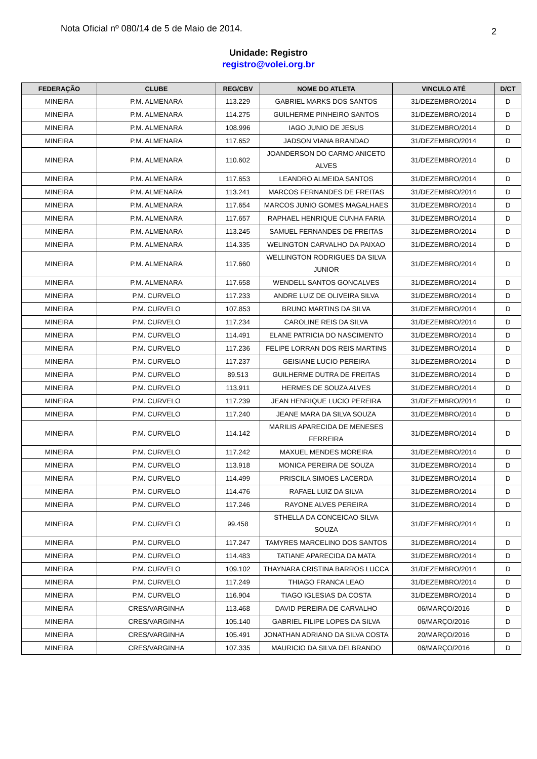Nota Oficial nº 080/14 de 5 de Maio de 2014. 2
Unidade: Registro
registro@volei.org.br
| FEDERAÇÃO | CLUBE | REG/CBV | NOME DO ATLETA | VINCULO ATÉ | D/CT |
| --- | --- | --- | --- | --- | --- |
| MINEIRA | P.M. ALMENARA | 113.229 | GABRIEL MARKS DOS SANTOS | 31/DEZEMBRO/2014 | D |
| MINEIRA | P.M. ALMENARA | 114.275 | GUILHERME PINHEIRO SANTOS | 31/DEZEMBRO/2014 | D |
| MINEIRA | P.M. ALMENARA | 108.996 | IAGO JUNIO DE JESUS | 31/DEZEMBRO/2014 | D |
| MINEIRA | P.M. ALMENARA | 117.652 | JADSON VIANA BRANDAO | 31/DEZEMBRO/2014 | D |
| MINEIRA | P.M. ALMENARA | 110.602 | JOANDERSON DO CARMO ANICETO ALVES | 31/DEZEMBRO/2014 | D |
| MINEIRA | P.M. ALMENARA | 117.653 | LEANDRO ALMEIDA SANTOS | 31/DEZEMBRO/2014 | D |
| MINEIRA | P.M. ALMENARA | 113.241 | MARCOS FERNANDES DE FREITAS | 31/DEZEMBRO/2014 | D |
| MINEIRA | P.M. ALMENARA | 117.654 | MARCOS JUNIO GOMES MAGALHAES | 31/DEZEMBRO/2014 | D |
| MINEIRA | P.M. ALMENARA | 117.657 | RAPHAEL HENRIQUE CUNHA FARIA | 31/DEZEMBRO/2014 | D |
| MINEIRA | P.M. ALMENARA | 113.245 | SAMUEL FERNANDES DE FREITAS | 31/DEZEMBRO/2014 | D |
| MINEIRA | P.M. ALMENARA | 114.335 | WELINGTON CARVALHO DA PAIXAO | 31/DEZEMBRO/2014 | D |
| MINEIRA | P.M. ALMENARA | 117.660 | WELLINGTON RODRIGUES DA SILVA JUNIOR | 31/DEZEMBRO/2014 | D |
| MINEIRA | P.M. ALMENARA | 117.658 | WENDELL SANTOS GONCALVES | 31/DEZEMBRO/2014 | D |
| MINEIRA | P.M. CURVELO | 117.233 | ANDRE LUIZ DE OLIVEIRA SILVA | 31/DEZEMBRO/2014 | D |
| MINEIRA | P.M. CURVELO | 107.853 | BRUNO MARTINS DA SILVA | 31/DEZEMBRO/2014 | D |
| MINEIRA | P.M. CURVELO | 117.234 | CAROLINE REIS DA SILVA | 31/DEZEMBRO/2014 | D |
| MINEIRA | P.M. CURVELO | 114.491 | ELANE PATRICIA DO NASCIMENTO | 31/DEZEMBRO/2014 | D |
| MINEIRA | P.M. CURVELO | 117.236 | FELIPE LORRAN DOS REIS MARTINS | 31/DEZEMBRO/2014 | D |
| MINEIRA | P.M. CURVELO | 117.237 | GEISIANE LUCIO PEREIRA | 31/DEZEMBRO/2014 | D |
| MINEIRA | P.M. CURVELO | 89.513 | GUILHERME DUTRA DE FREITAS | 31/DEZEMBRO/2014 | D |
| MINEIRA | P.M. CURVELO | 113.911 | HERMES DE SOUZA ALVES | 31/DEZEMBRO/2014 | D |
| MINEIRA | P.M. CURVELO | 117.239 | JEAN HENRIQUE LUCIO PEREIRA | 31/DEZEMBRO/2014 | D |
| MINEIRA | P.M. CURVELO | 117.240 | JEANE MARA DA SILVA SOUZA | 31/DEZEMBRO/2014 | D |
| MINEIRA | P.M. CURVELO | 114.142 | MARILIS APARECIDA DE MENESES FERREIRA | 31/DEZEMBRO/2014 | D |
| MINEIRA | P.M. CURVELO | 117.242 | MAXUEL MENDES MOREIRA | 31/DEZEMBRO/2014 | D |
| MINEIRA | P.M. CURVELO | 113.918 | MONICA PEREIRA DE SOUZA | 31/DEZEMBRO/2014 | D |
| MINEIRA | P.M. CURVELO | 114.499 | PRISCILA SIMOES LACERDA | 31/DEZEMBRO/2014 | D |
| MINEIRA | P.M. CURVELO | 114.476 | RAFAEL LUIZ DA SILVA | 31/DEZEMBRO/2014 | D |
| MINEIRA | P.M. CURVELO | 117.246 | RAYONE ALVES PEREIRA | 31/DEZEMBRO/2014 | D |
| MINEIRA | P.M. CURVELO | 99.458 | STHELLA DA CONCEICAO SILVA SOUZA | 31/DEZEMBRO/2014 | D |
| MINEIRA | P.M. CURVELO | 117.247 | TAMYRES MARCELINO DOS SANTOS | 31/DEZEMBRO/2014 | D |
| MINEIRA | P.M. CURVELO | 114.483 | TATIANE APARECIDA DA MATA | 31/DEZEMBRO/2014 | D |
| MINEIRA | P.M. CURVELO | 109.102 | THAYNARA CRISTINA BARROS LUCCA | 31/DEZEMBRO/2014 | D |
| MINEIRA | P.M. CURVELO | 117.249 | THIAGO FRANCA LEAO | 31/DEZEMBRO/2014 | D |
| MINEIRA | P.M. CURVELO | 116.904 | TIAGO IGLESIAS DA COSTA | 31/DEZEMBRO/2014 | D |
| MINEIRA | CRES/VARGINHA | 113.468 | DAVID PEREIRA DE CARVALHO | 06/MARÇO/2016 | D |
| MINEIRA | CRES/VARGINHA | 105.140 | GABRIEL FILIPE LOPES DA SILVA | 06/MARÇO/2016 | D |
| MINEIRA | CRES/VARGINHA | 105.491 | JONATHAN ADRIANO DA SILVA COSTA | 20/MARÇO/2016 | D |
| MINEIRA | CRES/VARGINHA | 107.335 | MAURICIO DA SILVA DELBRANDO | 06/MARÇO/2016 | D |